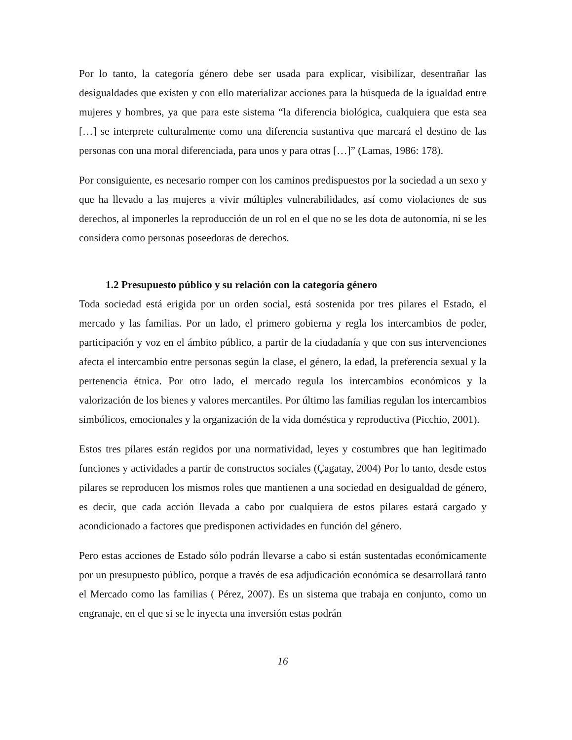Por lo tanto, la categoría género debe ser usada para explicar, visibilizar, desentrañar las desigualdades que existen y con ello materializar acciones para la búsqueda de la igualdad entre mujeres y hombres, ya que para este sistema “la diferencia biológica, cualquiera que esta sea […] se interprete culturalmente como una diferencia sustantiva que marcará el destino de las personas con una moral diferenciada, para unos y para otras […]” (Lamas, 1986: 178).
Por consiguiente, es necesario romper con los caminos predispuestos por la sociedad a un sexo y que ha llevado a las mujeres a vivir múltiples vulnerabilidades, así como violaciones de sus derechos, al imponerles la reproducción de un rol en el que no se les dota de autonomía, ni se les considera como personas poseedoras de derechos.
1.2 Presupuesto público y su relación con la categoría género
Toda sociedad está erigida por un orden social, está sostenida por tres pilares el Estado, el mercado y las familias. Por un lado, el primero gobierna y regla los intercambios de poder, participación y voz en el ámbito público, a partir de la ciudadanía y que con sus intervenciones afecta el intercambio entre personas según la clase, el género, la edad, la preferencia sexual y la pertenencia étnica. Por otro lado, el mercado regula los intercambios económicos y la valorización de los bienes y valores mercantiles. Por último las familias regulan los intercambios simbólicos, emocionales y la organización de la vida doméstica y reproductiva (Picchio, 2001).
Estos tres pilares están regidos por una normatividad, leyes y costumbres que han legitimado funciones y actividades a partir de constructos sociales (Çagatay, 2004) Por lo tanto, desde estos pilares se reproducen los mismos roles que mantienen a una sociedad en desigualdad de género, es decir, que cada acción llevada a cabo por cualquiera de estos pilares estará cargado y acondicionado a factores que predisponen actividades en función del género.
Pero estas acciones de Estado sólo podrán llevarse a cabo si están sustentadas económicamente por un presupuesto público, porque a través de esa adjudicación económica se desarrollará tanto el Mercado como las familias ( Pérez, 2007). Es un sistema que trabaja en conjunto, como un engranaje, en el que si se le inyecta una inversión estas podrán
16